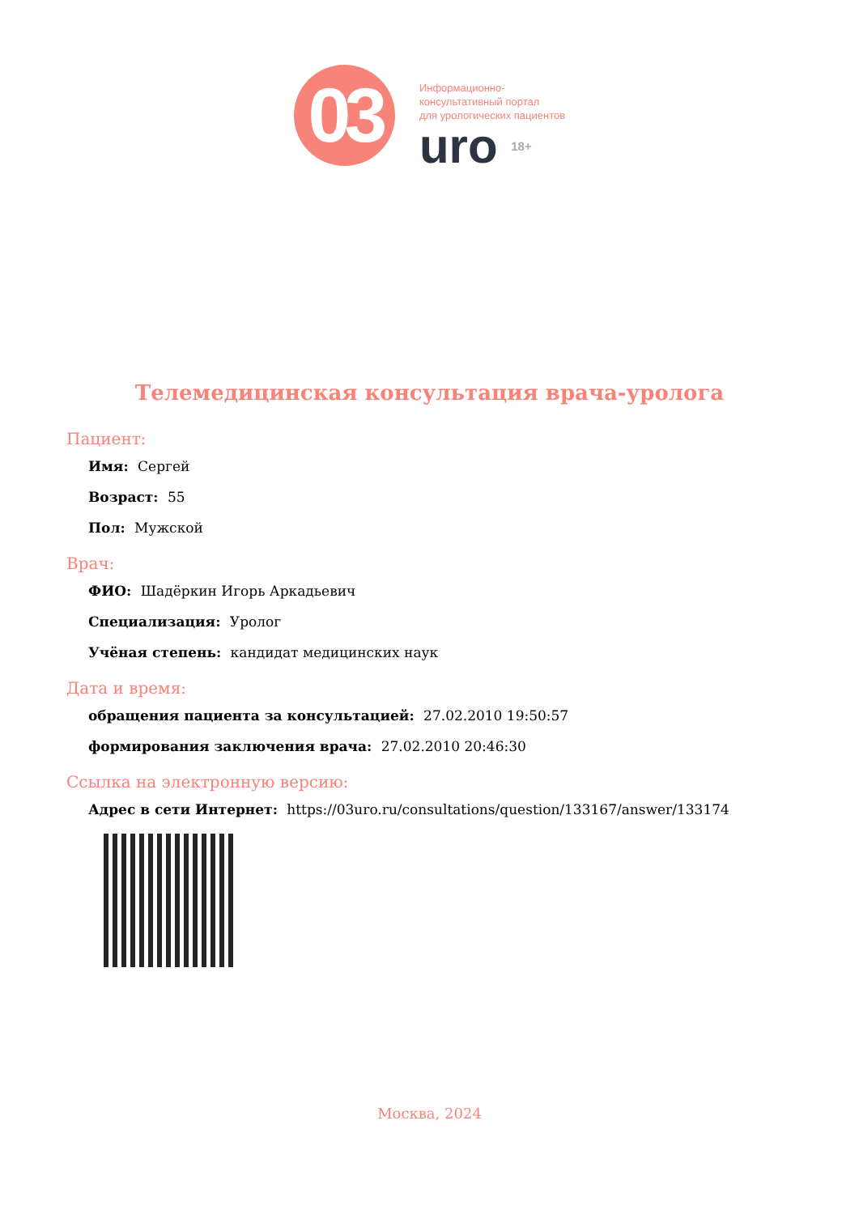03
Информационно-
консультативный портал
для урологических пациентов
uro 18+
Телемедицинская консультация врача-уролога
Пациент:
Имя: Сергей
Возраст: 55
Пол: Мужской
Врач:
ФИО: Шадёркин Игорь Аркадьевич
Специализация: Уролог
Учёная степень: кандидат медицинских наук
Дата и время:
обращения пациента за консультацией: 27.02.2010 19:50:57
формирования заключения врача: 27.02.2010 20:46:30
Ссылка на электронную версию:
Адрес в сети Интернет: https://03uro.ru/consultations/question/133167/answer/133174
Москва, 2024